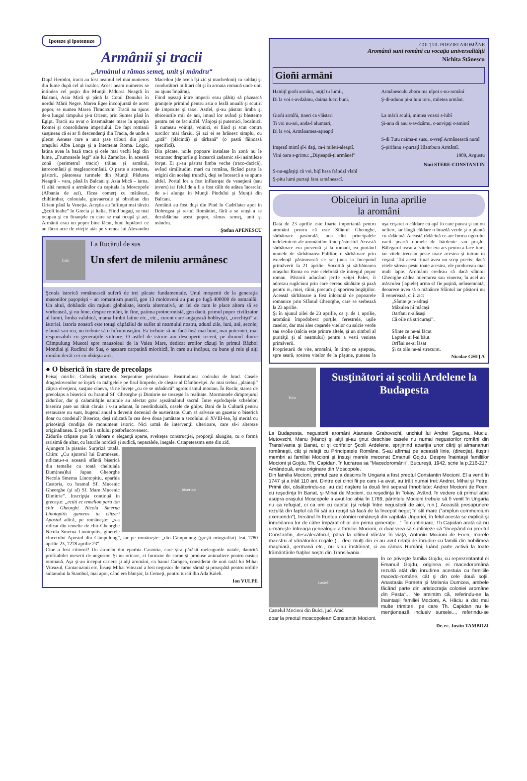Ipoteze şi ipotenuze
Armânii şi tracii
„Armânul a rămas semeţ, unit şi mândru“
După Herodot, tracii au fost neamul cel mai numeros din lume după cel al inzilor. Acest neam numeros se întindea cel puţin din Munţii Pădurea Neagră în Balcani, Asia Mică şi până la Cotul Donului în nordul Mării Negre. Marea Egee înconjurată de acest popor, se numea Marea Thracicum. Tracii au ajuns de-a lungul timpului şi-n Orient, prin Sumer până în Egipt. Tracii au avut o însemnătate mare la apariţia Romei şi consolidarea imperiului. De fapt romanii susţineau că ei ar fi descendenţi din Tracia, de unde a plecat Aeneas care a unit şase triburi din jurul oraşului Alba Longa şi a întemeiat Roma. Logic, latina avea la bază traca şi cele mai vechi legi din lume, „Frumoasele legi” ale lui Zamolxe. În această zonă (perimetrul tracic) trăiau şi armânii, istroromânii şi meglenoromânii. O parte a acestora, păstorii, păstoreau turmele din Munţii Pădurea Neagră – vara, până în Balcani şi Asia Mică – iarna. O altă ramură a armânilor cu capitala la Moscopole (Albania de azi), făcea comerţ cu mătăsuri, chihlimbar, coloniale, giuvaercale şi obsidian din Orient până la Veneţia. Aceştia au înfiinţat mai târziu „Şcoli înalte” în Grecia şi Italia. Fiind bogaţi, se mai ocupau şi cu finanţele cu care se mai ocupă şi azi. Armânii erau un popor bine făcut, buni luptători ce au făcut acte de vitejie atât pe vremea lui Alexandru Macedon (de aceia îşi zic şi machedoni) ca soldaţi şi conducători militari cât şi în armata romană unde unii au ajuns împăraţi.
Fiind aşezaţi între imperii erau plătiţi să păzească graniţele primind pentru asta o leafă anuală şi scutiri de impozite şi taxe. Astfel, şi-au păstrat limba şi obiceiurile mii de ani, imnul lor având şi blesteme pentru cei ce fac altfel. Vânjoşi şi puternici, localnicii îi numeau voiniţă, voinici, ei fiind şi scut contra turcilor mai târziu. Şi azi ei se hrănesc simplu, cu „pită” (plăcintă) şi târhană” (o pastă făinoasă specifică).
Din păcate, noile popoare instalate în zonă nu le recunosc drepturile şi încearcă zadarnic să-i asimileze forţat. Ei şi-au păstrat limba veche (traco-dacică), având similitudini mari cu româna, făcând parte la origini din acelaşi trunchi, deşi se încearcă a se spune altfel. Portul lor a fost influenţat de veneţieni (sau invers) iar felul de a fi a fost călit de atâtea încercări de a-i alunga în Munţii Pindului şi Munţii din Balcani.
Armânii au fost duşi din Pind în Cadrilater apoi în Dobrogea şi restul României, fără a se reuşi a se dezrădăcina acest popor, rămas semeţ, unit şi mândru.
Ştefan APENESCU
foto
La Rucărul de sus
Un sfert de mileniu armânesc
Şcoala istorică românească suferă de trei păcate fundamentale. Unul moştenit de la generaţia masonilor paşoptişti - un romantism pueril, gen 13 moldoveni au pus pe fugă 400000 de osmanlâi. Un altul, dobândit din raţiuni globaliste, istoria alternativă, un fel de cum le place altora să se vorbească, şi nu bine, despre români, în fine, patima protocronistă, gen dacii, primul popor civilizator al lumii, limba valahică, mama limbii latine etc., etc., curent care angajează hobbyişti, „urechişti” ai istoriei. Istoria noastră este totuşi căpătâiul de suflet al neamului nostru, adună zile, luni, ani, secole; e bună sau rea, nu trebuie să o înfrumuseţăm. Ea trebuie să ne facă însă mai buni, mai puternici, mai responsabili cu generaţiile viitoare. O astfel de istorie am descoperit recent, pe drumul dintre Câmpulung Muscel spre mausoleul de la Valea Mare, dedicat eroilor căzuţi în primul Război Mondial şi Rucărul de Sus, o aşezare carpatină mioritică, în care au încăput, cu bune şi rele şi alţi români decât cei cu obârşia aici.
● O biserică în stare de precolaps
Peisaj mirific. Coborâş ameţitor. Serpentine periculoase. Beatitudinea codrului de brad. Casele dragoslovenilor se înşiră ca mărgelele pe firul limpede, de cleştar al Dâmboviţei. Ar mai trebui „plantaţi” câţiva elveţieni, susţine cineva, să ne înveţe „cu ce se mănâncă” agroturismul montan. În Rucăr, starea de precolaps a bisericii cu hramul Sf. Gheorghe şi Dimitrie ne trezeşte la realitate. Mormintele dimprejurul zidurilor, dar şi calamităţile naturale au afectat grav aşezământul sacral. Între eşafodajele schelelor, biserica pare un rănit căruia i s-au adunat, în neorânduială, oasele de ghips. Bani de la Cultură pentru restaurare nu sunt, bugetul anual a devenit deceniul de austeritate. Cum să salveze un gazetar o biserică doar cu condeiul? Biserica, deşi ridicată în cea de-a doua jumătate a secolului al XVIII-lea, îşi merită cu prisosinţă condiţia de monument istoric. Nici urmă de intervenţii ulterioare, care să-i altereze originalitatea. E o perlă a stilului postbrâncovenesc.
Zidurile crăpate pun în valoare o eleganţă aparte, svelteţea construcţiei, proporţii alungite, cu o formă rarisimă de altar, cu laturile nordică şi sudică, neparalele, inegale. Catapeteasma este din zid.
biserica
Ajungem la pisanie. Surpriză totală. Citim: „Cu ajutorul lui Dumnezeu, ridicatu-s-a această sfântă biserică din temelie cu toată cheltuiala Dum(nea)lui Jupan Gheorghe Necola Smerna Linotopitiu, eparhia Castoria, cu hramul Sf. Mucenic Gheorghe (şi al) Sf. Mare Mucenic Dimitrie”. Inscripţia continuă în greceşte: „ectiti ec temelion para ton chir Gheorghi Nicola Smerna Linotopitis ganvros tu clitzeri Apostol adică, pe româneşte: „s-a ridicat din temelie de chir Gheorghe Nicola Smerna Linotopitis, ginerele clucerului Apostol din Câmpulung”, iar pe româneşte: „din Câmpulung (greşit ortografiat) leat 1780 aprilie 23, 7278 aprilie 23".
Cine a fost ctitorul? Un aromân din eparhia Castoria, care şi-a părăsit meleagurile natale, datorită profitabilei meserii de negustor. Şi nu oricare, ci furnizor de carne şi produse animaliere pentru oastea otomană. Aşa şi-au început cariera şi alţi aromâni, ca banul Caragea, considerat de unii tatăl lui Mihai Viteazul, Cantacuzinii etc. Însuşi Mihai Viteazul a fost negustor de carne sărată şi proaspătă pentru ordiile sultanului la Stambul, mai apoi, când era bănişor, la Cerneţi, pentru turcii din Ada Kaleh.
Ion VULPE
COLŢUL POEZIEI AROMÂNE
Aromânii sunt români cu vocaţia universalităţii
Nichita Stănescu
Gioñi armâni
Haidiţî gioñi armâni, inţiţî tu lumii,
Di la voi s-avdzămu, daima lucri buni.
Gioñi armîñi, tineri ca vlăstari
Ti voi nu-ari, anda-l alumtari,
Di la voi, Armânamea-aşteaptî
Imşeatî mimî şî-i daţi, ca-i mileti-aleaptî.
Vini oara s-grimu: „Dişteaptă-ţi armâne!”
S-nu-agârşiţi că voi, hiţî hasa frândzî vlahî
Ş-pitu lumi purtaţi fara armâneascî.
Armânesculu zboru ma nîpoi s-nu-armânî
Ş-di-adunu pi-a luiu toru, miletea armâni.
La mărli sculii, mintea voasti s-hibî
Şi-anu di anu s-avdzâmu, c-anviţaţi s-amintî
S-di Tutu naima-n susu, s-vreţî Armânească numî
Ş-pirifanu s-purtaţî Hlambura Armâmî.
1989, Avgustu
Nini STERE-CONSTANTIN
Obiceiuri in luna aprilie
la aromâni
Data de 23 aprilie este foarte importantă pentru aromâni pentru că este Sfântul Gheorghe, sărbătoare pastorală, una din principalele îndeletniciri ale aromânilor fiind păstoritul. Această sărbătoare era prezentă şi la romani, ea purtând numele de sărbătoarea Palilior, o sărbătoare prin excelenţă păstorească ce se ţinea la începutul primăverii la 21 aprilie. Socotită şi sărbătoarea oraşului Roma ea este celebrată de întregul popor roman. Păstorii aducând jertfe zeiţei Pales, îi adresau rugăciuni prin care cereau sănătate şi pază pentru oi, miei, câini, precum şi sporirea bogăţiilor. Această sărbătoare a fost înlocuită de popoarele romanice prin Sfântul Gheorghe, care se serbează la 23 aprilie.
Şi în ajunul zilei de 23 aprilie, ca şi de 1 aprilie, aromânii împodobesc porţile, ferestrele, uşile caselor, dar mai ales coşarele vitelor cu salcie verde sau svolie (salcia este printre altele, şi un simbol al purităţii şi al neamului) pentru a vesti venirea primăverii.
Proprietarii de vite, aromâni, în timp ce aşteptau, spre seară, sosirea vitelor de la păşune, puneau la uşa coşarei o căldare cu apă în care punea şi un ou nefiert, iar lângă căldare o brazdă verde şi o plantă cu rădăcină. Această rădăcină ce are forma ugerului vacii poartă numele de bârdenie sau praşlu. Bălegarul uscat al vitelor era ars pentru a face fum, iar vitele treceau peste toate acestea şi intrau în coşară. Tot acest ritual avea un scop precis: dacă vitele săreau peste toate acestea, ele produceau mai mult lapte. Aromânii credeau că dacă sfântul Gheorghe cădea miercurea sau vinerea, în acel an măsculea (laptele) urma să fie puţină, neînsemnată, deoarece avea să o mănânce Sfântul iar păstorii nu îl venerează, ci îi zic:
„Sâmte ţe n-adraşi
Mâxulea nî mâcaşi
Oarfani n-alăsaşi
Că oile nă stricuraşi”.
Sfinte ce ne-ai făcut
Laptele ni l-ai băut.
Orfâni ne-ai lăsat
Şi ca oile ne-ai strecurat.
Nicolae GHIŢA
foto
Susţinători ai şcolii Ardelene la Budapesta
La Budapesta, negustorii aromâni Atanasie Grabovschi, unchiul lui Andrei Şaguna, Muciu, Mutovschi, Manu (Mano) şi alţii şi-au ţinut deschise casele nu numai negustorilor români din Transilvania şi Banat, ci şi corifeilor Şcolii Ardelene, sprijinind apariţia unor cărţi şi almanahuri româneşti, cât şi relaţii cu Principatele Române. S-au afirmat pe această linie, (direcţie), iluştrii membri ai familiei Mocioni şi însuşi marele mecenat Emanuil Gojdu. Despre înaintaşii familiilor Mocioni şi Gojdu, Th. Capidan, în lucrarea sa "Macedoromânii“, Bucureşti, 1942, scrie la p.216-217: Amândouă, erau originare din Moscopole.
Din familia Mocioni, primul care a descins în Ungaria a fost preotul Constantin Mocioni. El a venit în 1747 şi a trăit 110 ani. Dintre cei cinci fii pe care i-a avut, au trăit numai trei: Andrei, Mihai şi Petre. Primii doi, căsătorindu-se, au dat naştere la două linii separat înnobilate: Andrei Mocioni de Foen, cu reşedinţa în Banat, şi Mihai de Mocioni, cu reşedinţa în Tokay. Având, în vedere că primul atac asupra oraşului Moscopole a avut loc abia în 1769, părintele Mocioni trebuie să fi venit în Ungaria nu ca refugiat, ci ca om cu capital (şi relaţii între negustorii de aici, n.n.). Această presupunere rezultă din faptul că fiii săi au reuşit să facă de la început negoţ în stil mare ("amplun commercium exercendo“), trecând în fruntea coloniei româneşti din capitala Ungariei, în felul acesta se explică şi înnobilarea lor de către împărat chiar din prima generaţie...“. În continuare, Th.Capidan arată că nu urmăreşte întreaga genealogie a familiei Mocioni, ci doar vrea să sublinieze că "începând cu preotul Constantin, descălecătorul, până la ultimul vlăstar în viaţă, Antoniu Mocioni de Foen, marele maestru al vânătorilor regale (... deci mulţi din ei au avut relaţii de înrudire cu familii din nobilimea maghiară, germană etc., nu s-au înstrăinat, ci au rămas Români, luând parte activă la toate frământările fraţilor noştri din Transilvania.
castel
Castelul Mocioni din Bulci, jud. Arad
În ce priveşte familia Gojdu, cu reprezentantul ei Emanuil Gojdu, originea ei macedoromână rezultă atât din înrudirea acestuia cu familiile macedo-române, cât şi din cele două soţii, Anastasia Pometa şi Melania Dumcea, ambele făcând parte din aristocraţia coloniei aromâne din Pesta“... Ne amintim că, referindu-se la înaintaşii familiei Mocioni, A. Hâciu a dat mai multe trimiteri, pe care Th. Capidan nu le menţionează inclusiv sursele..., referindu-se doar la preotul moscopolean Constantin Mocioni.
Dr. ec. Justin TAMBOZI